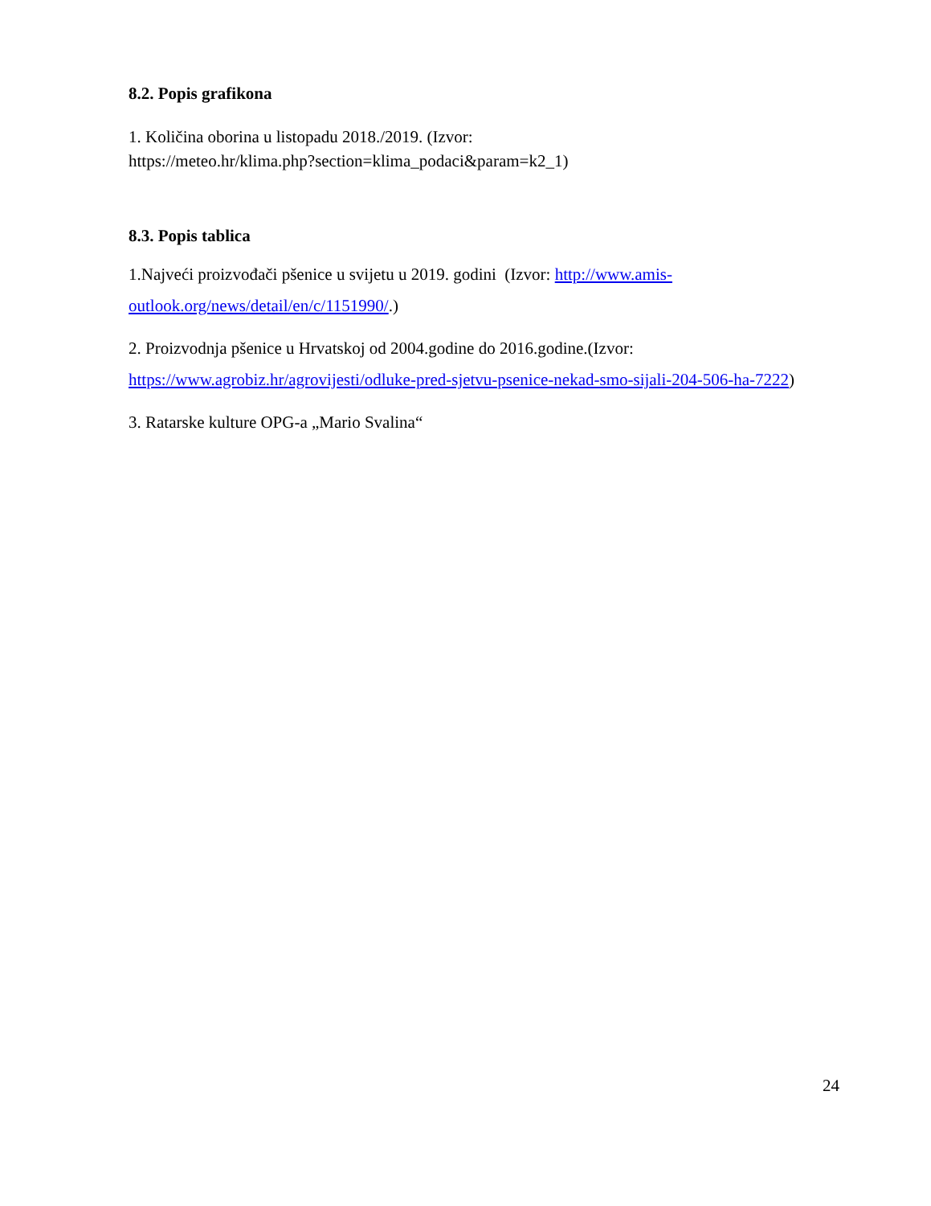8.2. Popis grafikona
1. Količina oborina u listopadu 2018./2019. (Izvor:
https://meteo.hr/klima.php?section=klima_podaci&param=k2_1)
8.3. Popis tablica
1.Najveći proizvođači pšenice u svijetu u 2019. godini (Izvor: http://www.amis-outlook.org/news/detail/en/c/1151990/.)
2. Proizvodnja pšenice u Hrvatskoj od 2004.godine do 2016.godine.(Izvor: https://www.agrobiz.hr/agrovijesti/odluke-pred-sjetvu-psenice-nekad-smo-sijali-204-506-ha-7222)
3. Ratarske kulture OPG-a „Mario Svalina“
24